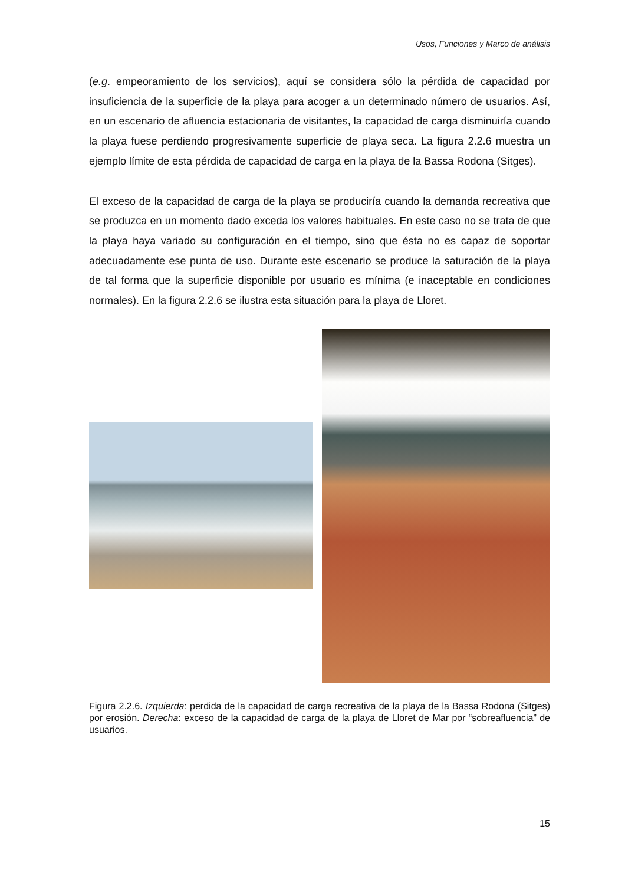Usos, Funciones y Marco de análisis
(e.g. empeoramiento de los servicios), aquí se considera sólo la pérdida de capacidad por insuficiencia de la superficie de la playa para acoger a un determinado número de usuarios. Así, en un escenario de afluencia estacionaria de visitantes, la capacidad de carga disminuiría cuando la playa fuese perdiendo progresivamente superficie de playa seca. La figura 2.2.6 muestra un ejemplo límite de esta pérdida de capacidad de carga en la playa de la Bassa Rodona (Sitges).
El exceso de la capacidad de carga de la playa se produciría cuando la demanda recreativa que se produzca en un momento dado exceda los valores habituales. En este caso no se trata de que la playa haya variado su configuración en el tiempo, sino que ésta no es capaz de soportar adecuadamente ese punta de uso. Durante este escenario se produce la saturación de la playa de tal forma que la superficie disponible por usuario es mínima (e inaceptable en condiciones normales). En la figura 2.2.6 se ilustra esta situación para la playa de Lloret.
Figura 2.2.6. Izquierda: perdida de la capacidad de carga recreativa de la playa de la Bassa Rodona (Sitges) por erosión. Derecha: exceso de la capacidad de carga de la playa de Lloret de Mar por “sobreafluencia” de usuarios.
15